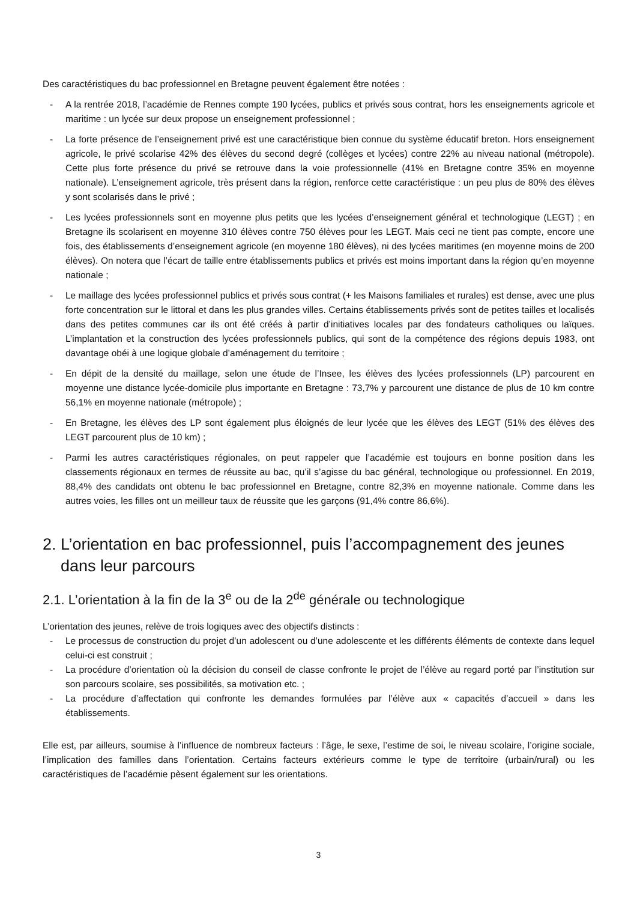Des caractéristiques du bac professionnel en Bretagne peuvent également être notées :
- A la rentrée 2018, l’académie de Rennes compte 190 lycées, publics et privés sous contrat, hors les enseignements agricole et maritime : un lycée sur deux propose un enseignement professionnel ;
- La forte présence de l’enseignement privé est une caractéristique bien connue du système éducatif breton. Hors enseignement agricole, le privé scolarise 42% des élèves du second degré (collèges et lycées) contre 22% au niveau national (métropole). Cette plus forte présence du privé se retrouve dans la voie professionnelle (41% en Bretagne contre 35% en moyenne nationale). L’enseignement agricole, très présent dans la région, renforce cette caractéristique : un peu plus de 80% des élèves y sont scolarisés dans le privé ;
- Les lycées professionnels sont en moyenne plus petits que les lycées d’enseignement général et technologique (LEGT) ; en Bretagne ils scolarisent en moyenne 310 élèves contre 750 élèves pour les LEGT. Mais ceci ne tient pas compte, encore une fois, des établissements d’enseignement agricole (en moyenne 180 élèves), ni des lycées maritimes (en moyenne moins de 200 élèves). On notera que l’écart de taille entre établissements publics et privés est moins important dans la région qu’en moyenne nationale ;
- Le maillage des lycées professionnel publics et privés sous contrat (+ les Maisons familiales et rurales) est dense, avec une plus forte concentration sur le littoral et dans les plus grandes villes. Certains établissements privés sont de petites tailles et localisés dans des petites communes car ils ont été créés à partir d’initiatives locales par des fondateurs catholiques ou laïques. L’implantation et la construction des lycées professionnels publics, qui sont de la compétence des régions depuis 1983, ont davantage obéi à une logique globale d’aménagement du territoire ;
- En dépit de la densité du maillage, selon une étude de l’Insee, les élèves des lycées professionnels (LP) parcourent en moyenne une distance lycée-domicile plus importante en Bretagne : 73,7% y parcourent une distance de plus de 10 km contre 56,1% en moyenne nationale (métropole) ;
- En Bretagne, les élèves des LP sont également plus éloignés de leur lycée que les élèves des LEGT (51% des élèves des LEGT parcourent plus de 10 km) ;
- Parmi les autres caractéristiques régionales, on peut rappeler que l’académie est toujours en bonne position dans les classements régionaux en termes de réussite au bac, qu’il s’agisse du bac général, technologique ou professionnel. En 2019, 88,4% des candidats ont obtenu le bac professionnel en Bretagne, contre 82,3% en moyenne nationale. Comme dans les autres voies, les filles ont un meilleur taux de réussite que les garçons (91,4% contre 86,6%).
2. L’orientation en bac professionnel, puis l’accompagnement des jeunes dans leur parcours
2.1. L’orientation à la fin de la 3<sup>e</sup> ou de la 2<sup>de</sup> générale ou technologique
L’orientation des jeunes, relève de trois logiques avec des objectifs distincts :
- Le processus de construction du projet d’un adolescent ou d’une adolescente et les différents éléments de contexte dans lequel celui-ci est construit ;
- La procédure d’orientation où la décision du conseil de classe confronte le projet de l’élève au regard porté par l’institution sur son parcours scolaire, ses possibilités, sa motivation etc. ;
- La procédure d’affectation qui confronte les demandes formulées par l’élève aux « capacités d’accueil » dans les établissements.
Elle est, par ailleurs, soumise à l’influence de nombreux facteurs : l’âge, le sexe, l’estime de soi, le niveau scolaire, l’origine sociale, l’implication des familles dans l’orientation. Certains facteurs extérieurs comme le type de territoire (urbain/rural) ou les caractéristiques de l’académie pèsent également sur les orientations.
3